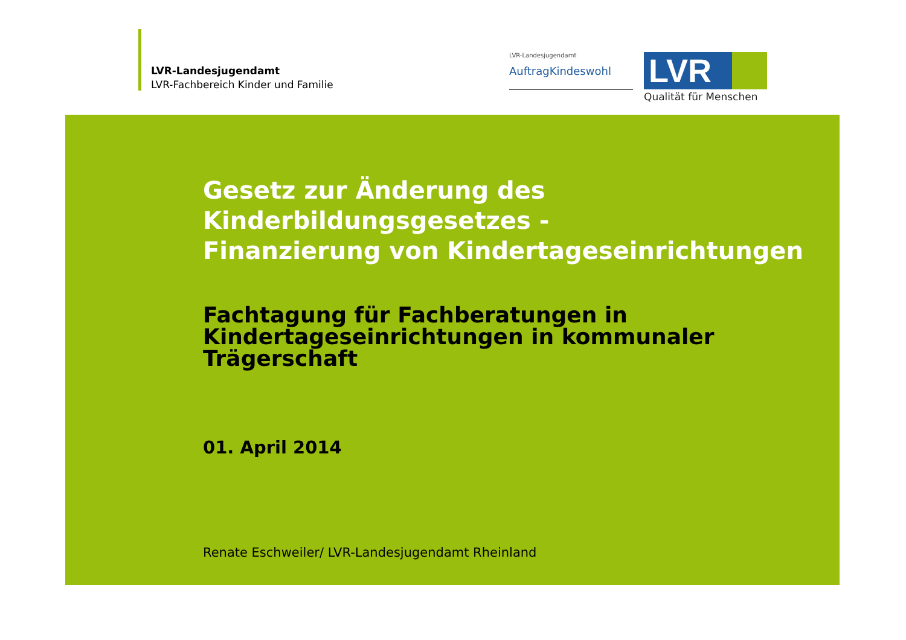LVR-Landesjugendamt
LVR-Fachbereich Kinder und Familie
LVR-Landesjugendamt
AuftragKindeswohl
LVR
Qualität für Menschen
Gesetz zur Änderung des
Kinderbildungsgesetzes -
Finanzierung von Kindertageseinrichtungen
Fachtagung für Fachberatungen in
Kindertageseinrichtungen in kommunaler
Trägerschaft
01. April 2014
Renate Eschweiler/ LVR-Landesjugendamt Rheinland